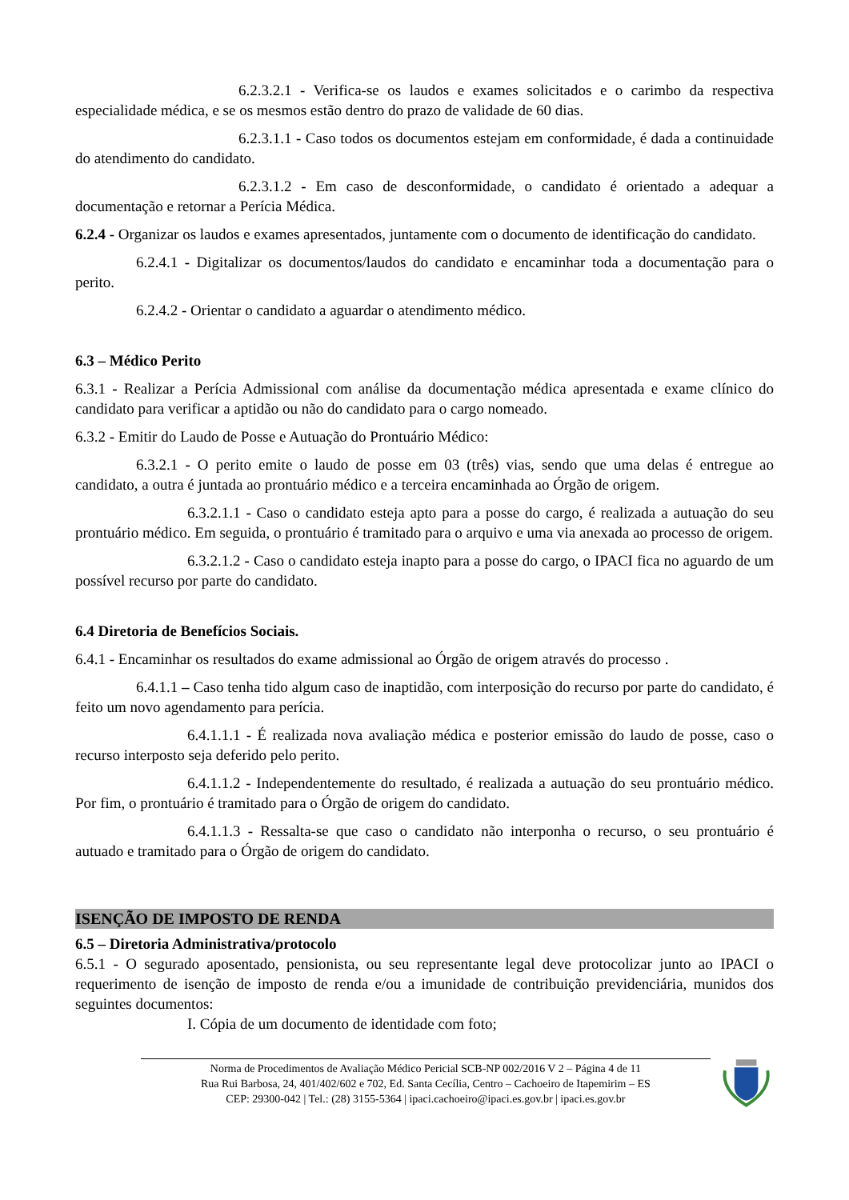6.2.3.2.1 - Verifica-se os laudos e exames solicitados e o carimbo da respectiva especialidade médica, e se os mesmos estão dentro do prazo de validade de 60 dias.
6.2.3.1.1 - Caso todos os documentos estejam em conformidade, é dada a continuidade do atendimento do candidato.
6.2.3.1.2 - Em caso de desconformidade, o candidato é orientado a adequar a documentação e retornar a Perícia Médica.
6.2.4 - Organizar os laudos e exames apresentados, juntamente com o documento de identificação do candidato.
6.2.4.1 - Digitalizar os documentos/laudos do candidato e encaminhar toda a documentação para o perito.
6.2.4.2 - Orientar o candidato a aguardar o atendimento médico.
6.3 – Médico Perito
6.3.1 - Realizar a Perícia Admissional com análise da documentação médica apresentada e exame clínico do candidato para verificar a aptidão ou não do candidato para o cargo nomeado.
6.3.2 - Emitir do Laudo de Posse e Autuação do Prontuário Médico:
6.3.2.1 - O perito emite o laudo de posse em 03 (três) vias, sendo que uma delas é entregue ao candidato, a outra é juntada ao prontuário médico e a terceira encaminhada ao Órgão de origem.
6.3.2.1.1 - Caso o candidato esteja apto para a posse do cargo, é realizada a autuação do seu prontuário médico. Em seguida, o prontuário é tramitado para o arquivo e uma via anexada ao processo de origem.
6.3.2.1.2 - Caso o candidato esteja inapto para a posse do cargo, o IPACI fica no aguardo de um possível recurso por parte do candidato.
6.4 Diretoria de Benefícios Sociais.
6.4.1 - Encaminhar os resultados do exame admissional ao Órgão de origem através do processo .
6.4.1.1 – Caso tenha tido algum caso de inaptidão, com interposição do recurso por parte do candidato, é feito um novo agendamento para perícia.
6.4.1.1.1 - É realizada nova avaliação médica e posterior emissão do laudo de posse, caso o recurso interposto seja deferido pelo perito.
6.4.1.1.2 - Independentemente do resultado, é realizada a autuação do seu prontuário médico. Por fim, o prontuário é tramitado para o Órgão de origem do candidato.
6.4.1.1.3 - Ressalta-se que caso o candidato não interponha o recurso, o seu prontuário é autuado e tramitado para o Órgão de origem do candidato.
ISENÇÃO DE IMPOSTO DE RENDA
6.5 – Diretoria Administrativa/protocolo
6.5.1 - O segurado aposentado, pensionista, ou seu representante legal deve protocolizar junto ao IPACI o requerimento de isenção de imposto de renda e/ou a imunidade de contribuição previdenciária, munidos dos seguintes documentos:
I. Cópia de um documento de identidade com foto;
Norma de Procedimentos de Avaliação Médico Pericial SCB-NP 002/2016 V 2 – Página 4 de 11
Rua Rui Barbosa, 24, 401/402/602 e 702, Ed. Santa Cecília, Centro – Cachoeiro de Itapemirim – ES
CEP: 29300-042 | Tel.: (28) 3155-5364 | ipaci.cachoeiro@ipaci.es.gov.br | ipaci.es.gov.br